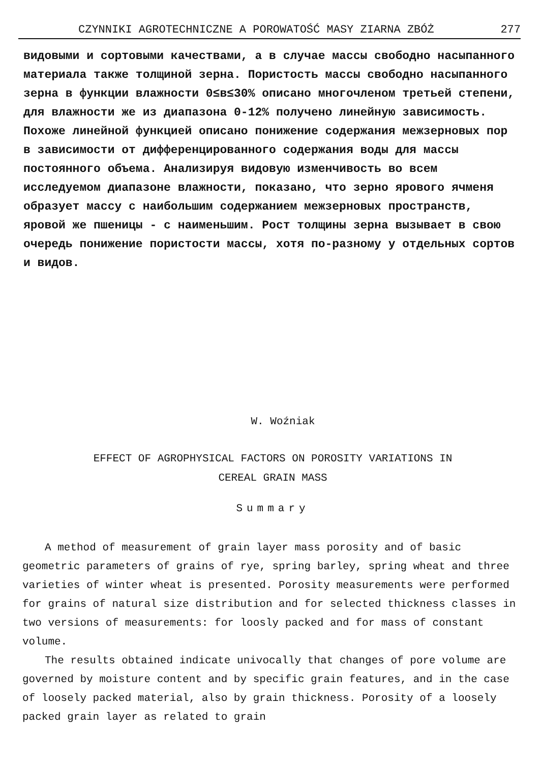CZYNNIKI AGROTECHNICZNE A POROWATOŚĆ MASY ZIARNA ZBÓŻ 277
видовыми и сортовыми качествами, а в случае массы свободно насыпанного материала также толщиной зерна. Пористость массы свободно насыпанного зерна в функции влажности 0≤в≤30% описано многочленом третьей степени, для влажности же из диапазона 0-12% получено линейную зависимость. Похоже линейной функцией описано понижение содержания межзерновых пор в зависимости от диффеpенцированного содержания воды для массы постоянного объема. Анализируя видовую изменчивость во всем исследуемом диапазоне влажности, показано, что зерно ярового ячменя образует массу с наибольшим содержанием межзерновых пространств, яровой же пшеницы - с наименьшим. Рост толщины зерна вызывает в свою очередь понижение пористости массы, хотя по-разному у отдельных сортов и видов.
W. Woźniak
EFFECT OF AGROPHYSICAL FACTORS ON POROSITY VARIATIONS IN
CEREAL GRAIN MASS
Summary
A method of measurement of grain layer mass porosity and of basic geometric parameters of grains of rye, spring barley, spring wheat and three varieties of winter wheat is presented. Porosity measurements were performed for grains of natural size distribution and for selected thickness classes in two versions of measurements: for loosly packed and for mass of constant volume.
The results obtained indicate univocally that changes of pore volume are governed by moisture content and by specific grain features, and in the case of loosely packed material, also by grain thickness. Porosity of a loosely packed grain layer as related to grain